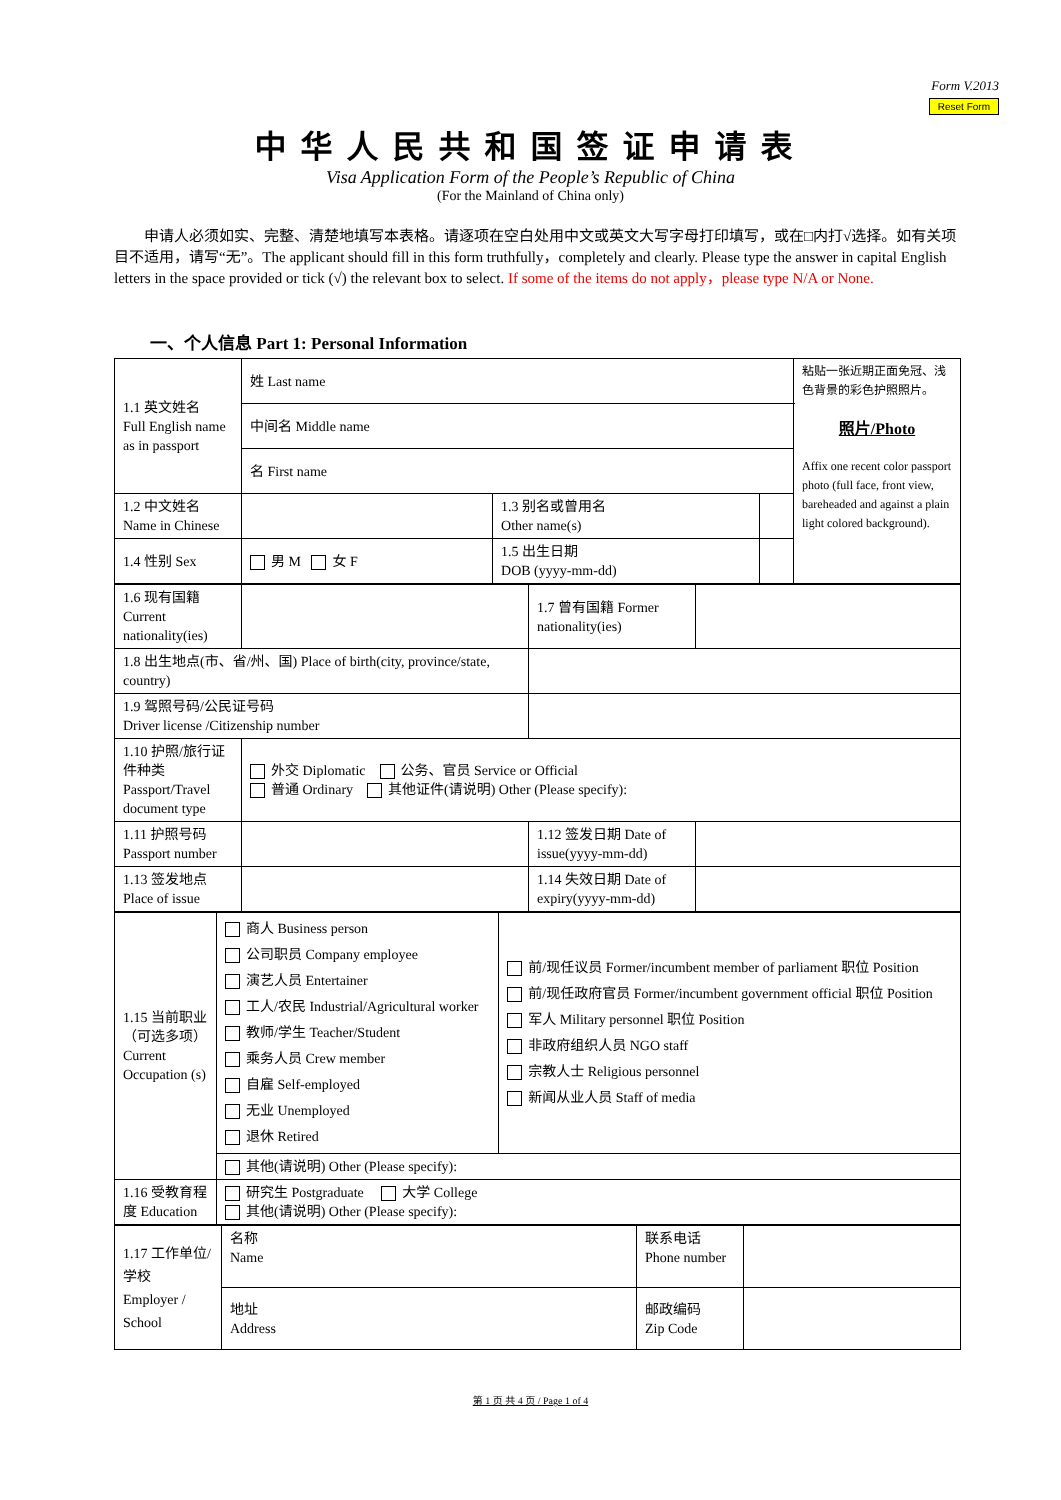Form V.2013
Reset Form
中华人民共和国签证申请表
Visa Application Form of the People’s Republic of China
(For the Mainland of China only)
申请人必须如实、完整、清楚地填写本表格。请逐项在空白处用中文或英文大写字母打印填写，或在□内打√选择。如有关项目不适用，请写“无”。The applicant should fill in this form truthfully，completely and clearly. Please type the answer in capital English letters in the space provided or tick (√) the relevant box to select. If some of the items do not apply，please type N/A or None.
一、个人信息 Part 1: Personal Information
| 1.1 英文姓名 Full English name as in passport | 姓 Last name | | | 粘贴一张近期正面免冠、浅色背景的彩色护照照片。 照片/Photo Affix one recent color passport photo (full face, front view, bareheaded and against a plain light colored background). |
| | 中间名 Middle name | | | |
| | 名 First name | | | |
| 1.2 中文姓名 Name in Chinese | | 1.3 别名或曾用名 Other name(s) | | |
| 1.4 性别 Sex | 男 M 女 F | 1.5 出生日期 DOB (yyyy-mm-dd) | | |
| 1.6 现有国籍 Current nationality(ies) | | 1.7 曾有国籍 Former nationality(ies) | |
| 1.8 出生地点(市、省/州、国) Place of birth(city, province/state, country) | | | |
| 1.9 驾照号码/公民证号码 Driver license /Citizenship number | | | |
| 1.10 护照/旅行证件种类 Passport/Travel document type | 外交 Diplomatic 公务、官员 Service or Official 普通 Ordinary 其他证件(请说明) Other (Please specify): | | |
| 1.11 护照号码 Passport number | | 1.12 签发日期 Date of issue(yyyy-mm-dd) | |
| 1.13 签发地点 Place of issue | | 1.14 失效日期 Date of expiry(yyyy-mm-dd) | |
| 1.15 当前职业（可选多项）Current Occupation (s) | 商人 Business person 公司职员 Company employee 演艺人员 Entertainer 工人/农民 Industrial/Agricultural worker 教师/学生 Teacher/Student 乘务人员 Crew member 自雇 Self-employed 无业 Unemployed 退休 Retired | 前/现任议员 Former/incumbent member of parliament 职位 Position 前/现任政府官员 Former/incumbent government official 职位 Position 军人 Military personnel 职位 Position 非政府组织人员 NGO staff 宗教人士 Religious personnel 新闻从业人员 Staff of media |
| | 其他(请说明) Other (Please specify): | |
| 1.16 受教育程度 Education | 研究生 Postgraduate 大学 College 其他(请说明) Other (Please specify): | |
| 1.17 工作单位/学校 Employer / School | 名称 Name | 联系电话 Phone number | |
| | 地址 Address | 邮政编码 Zip Code | |
第 1 页 共 4 页 / Page 1 of 4